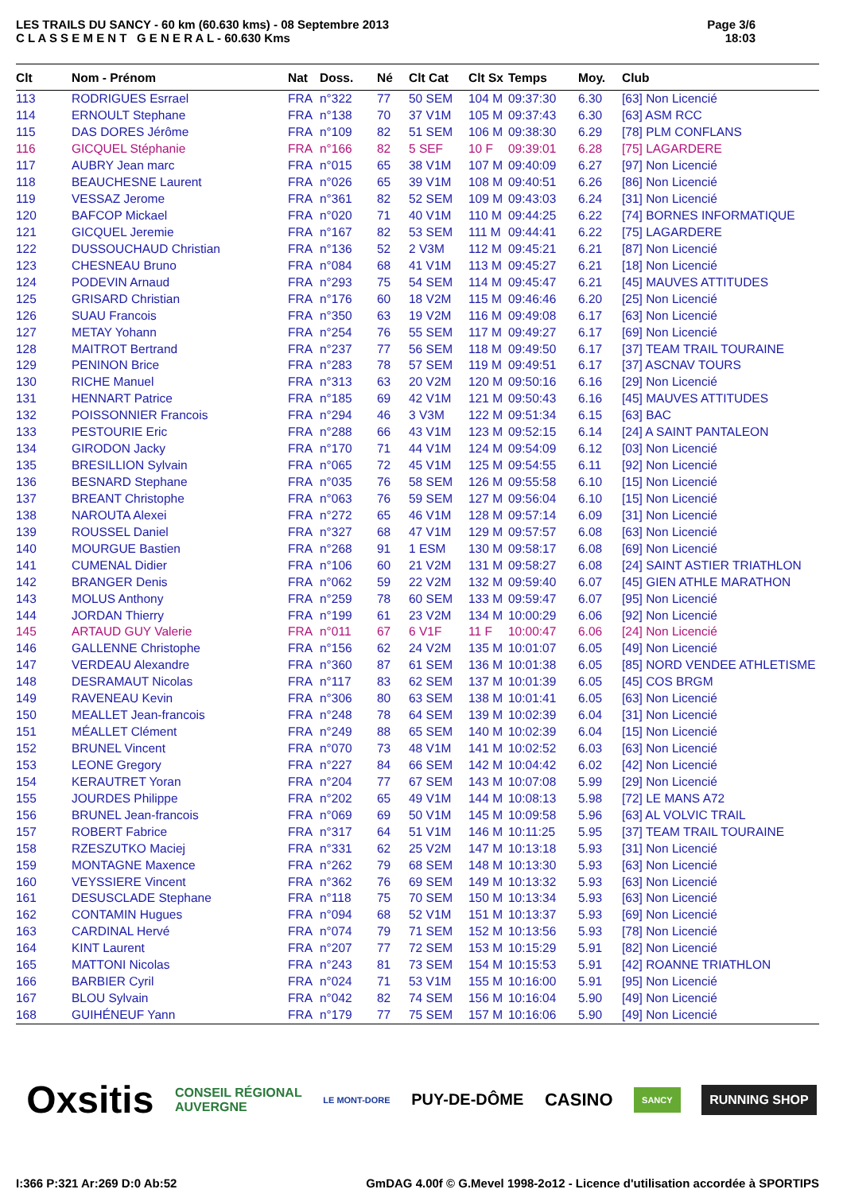LES TRAILS DU SANCY - 60 km (60.630 kms) - 08 Septembre 2013
C L A S S E M E N T G E N E R A L - 60.630 Kms
Page 3/6
18:03
| Clt | Nom - Prénom | Nat | Doss. | Né | Clt Cat | Clt Sx | Temps | Moy. | Club |
| --- | --- | --- | --- | --- | --- | --- | --- | --- | --- |
| 113 | RODRIGUES Esrrael | FRA | n°322 | 77 | 50 SEM | 104 M | 09:37:30 | 6.30 | [63] Non Licencié |
| 114 | ERNOULT Stephane | FRA | n°138 | 70 | 37 V1M | 105 M | 09:37:43 | 6.30 | [63] ASM RCC |
| 115 | DAS DORES Jérôme | FRA | n°109 | 82 | 51 SEM | 106 M | 09:38:30 | 6.29 | [78] PLM CONFLANS |
| 116 | GICQUEL Stéphanie | FRA | n°166 | 82 | 5 SEF | 10 F | 09:39:01 | 6.28 | [75] LAGARDERE |
| 117 | AUBRY Jean marc | FRA | n°015 | 65 | 38 V1M | 107 M | 09:40:09 | 6.27 | [97] Non Licencié |
| 118 | BEAUCHESNE Laurent | FRA | n°026 | 65 | 39 V1M | 108 M | 09:40:51 | 6.26 | [86] Non Licencié |
| 119 | VESSAZ Jerome | FRA | n°361 | 82 | 52 SEM | 109 M | 09:43:03 | 6.24 | [31] Non Licencié |
| 120 | BAFCOP Mickael | FRA | n°020 | 71 | 40 V1M | 110 M | 09:44:25 | 6.22 | [74] BORNES INFORMATIQUE |
| 121 | GICQUEL Jeremie | FRA | n°167 | 82 | 53 SEM | 111 M | 09:44:41 | 6.22 | [75] LAGARDERE |
| 122 | DUSSOUCHAUD Christian | FRA | n°136 | 52 | 2 V3M | 112 M | 09:45:21 | 6.21 | [87] Non Licencié |
| 123 | CHESNEAU Bruno | FRA | n°084 | 68 | 41 V1M | 113 M | 09:45:27 | 6.21 | [18] Non Licencié |
| 124 | PODEVIN Arnaud | FRA | n°293 | 75 | 54 SEM | 114 M | 09:45:47 | 6.21 | [45] MAUVES ATTITUDES |
| 125 | GRISARD Christian | FRA | n°176 | 60 | 18 V2M | 115 M | 09:46:46 | 6.20 | [25] Non Licencié |
| 126 | SUAU Francois | FRA | n°350 | 63 | 19 V2M | 116 M | 09:49:08 | 6.17 | [63] Non Licencié |
| 127 | METAY Yohann | FRA | n°254 | 76 | 55 SEM | 117 M | 09:49:27 | 6.17 | [69] Non Licencié |
| 128 | MAITROT Bertrand | FRA | n°237 | 77 | 56 SEM | 118 M | 09:49:50 | 6.17 | [37] TEAM TRAIL TOURAINE |
| 129 | PENINON Brice | FRA | n°283 | 78 | 57 SEM | 119 M | 09:49:51 | 6.17 | [37] ASCNAV TOURS |
| 130 | RICHE Manuel | FRA | n°313 | 63 | 20 V2M | 120 M | 09:50:16 | 6.16 | [29] Non Licencié |
| 131 | HENNART Patrice | FRA | n°185 | 69 | 42 V1M | 121 M | 09:50:43 | 6.16 | [45] MAUVES ATTITUDES |
| 132 | POISSONNIER Francois | FRA | n°294 | 46 | 3 V3M | 122 M | 09:51:34 | 6.15 | [63] BAC |
| 133 | PESTOURIE Eric | FRA | n°288 | 66 | 43 V1M | 123 M | 09:52:15 | 6.14 | [24] A SAINT PANTALEON |
| 134 | GIRODON Jacky | FRA | n°170 | 71 | 44 V1M | 124 M | 09:54:09 | 6.12 | [03] Non Licencié |
| 135 | BRESILLION Sylvain | FRA | n°065 | 72 | 45 V1M | 125 M | 09:54:55 | 6.11 | [92] Non Licencié |
| 136 | BESNARD Stephane | FRA | n°035 | 76 | 58 SEM | 126 M | 09:55:58 | 6.10 | [15] Non Licencié |
| 137 | BREANT Christophe | FRA | n°063 | 76 | 59 SEM | 127 M | 09:56:04 | 6.10 | [15] Non Licencié |
| 138 | NAROUTA Alexei | FRA | n°272 | 65 | 46 V1M | 128 M | 09:57:14 | 6.09 | [31] Non Licencié |
| 139 | ROUSSEL Daniel | FRA | n°327 | 68 | 47 V1M | 129 M | 09:57:57 | 6.08 | [63] Non Licencié |
| 140 | MOURGUE Bastien | FRA | n°268 | 91 | 1 ESM | 130 M | 09:58:17 | 6.08 | [69] Non Licencié |
| 141 | CUMENAL Didier | FRA | n°106 | 60 | 21 V2M | 131 M | 09:58:27 | 6.08 | [24] SAINT ASTIER TRIATHLON |
| 142 | BRANGER Denis | FRA | n°062 | 59 | 22 V2M | 132 M | 09:59:40 | 6.07 | [45] GIEN ATHLE MARATHON |
| 143 | MOLUS Anthony | FRA | n°259 | 78 | 60 SEM | 133 M | 09:59:47 | 6.07 | [95] Non Licencié |
| 144 | JORDAN Thierry | FRA | n°199 | 61 | 23 V2M | 134 M | 10:00:29 | 6.06 | [92] Non Licencié |
| 145 | ARTAUD GUY Valerie | FRA | n°011 | 67 | 6 V1F | 11 F | 10:00:47 | 6.06 | [24] Non Licencié |
| 146 | GALLENNE Christophe | FRA | n°156 | 62 | 24 V2M | 135 M | 10:01:07 | 6.05 | [49] Non Licencié |
| 147 | VERDEAU Alexandre | FRA | n°360 | 87 | 61 SEM | 136 M | 10:01:38 | 6.05 | [85] NORD VENDEE ATHLETISME |
| 148 | DESRAMAUT Nicolas | FRA | n°117 | 83 | 62 SEM | 137 M | 10:01:39 | 6.05 | [45] COS BRGM |
| 149 | RAVENEAU Kevin | FRA | n°306 | 80 | 63 SEM | 138 M | 10:01:41 | 6.05 | [63] Non Licencié |
| 150 | MEALLET Jean-francois | FRA | n°248 | 78 | 64 SEM | 139 M | 10:02:39 | 6.04 | [31] Non Licencié |
| 151 | MÉALLET Clément | FRA | n°249 | 88 | 65 SEM | 140 M | 10:02:39 | 6.04 | [15] Non Licencié |
| 152 | BRUNEL Vincent | FRA | n°070 | 73 | 48 V1M | 141 M | 10:02:52 | 6.03 | [63] Non Licencié |
| 153 | LEONE Gregory | FRA | n°227 | 84 | 66 SEM | 142 M | 10:04:42 | 6.02 | [42] Non Licencié |
| 154 | KERAUTRET Yoran | FRA | n°204 | 77 | 67 SEM | 143 M | 10:07:08 | 5.99 | [29] Non Licencié |
| 155 | JOURDES Philippe | FRA | n°202 | 65 | 49 V1M | 144 M | 10:08:13 | 5.98 | [72] LE MANS A72 |
| 156 | BRUNEL Jean-francois | FRA | n°069 | 69 | 50 V1M | 145 M | 10:09:58 | 5.96 | [63] AL VOLVIC TRAIL |
| 157 | ROBERT Fabrice | FRA | n°317 | 64 | 51 V1M | 146 M | 10:11:25 | 5.95 | [37] TEAM TRAIL TOURAINE |
| 158 | RZESZUTKO Maciej | FRA | n°331 | 62 | 25 V2M | 147 M | 10:13:18 | 5.93 | [31] Non Licencié |
| 159 | MONTAGNE Maxence | FRA | n°262 | 79 | 68 SEM | 148 M | 10:13:30 | 5.93 | [63] Non Licencié |
| 160 | VEYSSIERE Vincent | FRA | n°362 | 76 | 69 SEM | 149 M | 10:13:32 | 5.93 | [63] Non Licencié |
| 161 | DESUSCLADE Stephane | FRA | n°118 | 75 | 70 SEM | 150 M | 10:13:34 | 5.93 | [63] Non Licencié |
| 162 | CONTAMIN Hugues | FRA | n°094 | 68 | 52 V1M | 151 M | 10:13:37 | 5.93 | [69] Non Licencié |
| 163 | CARDINAL Hervé | FRA | n°074 | 79 | 71 SEM | 152 M | 10:13:56 | 5.93 | [78] Non Licencié |
| 164 | KINT Laurent | FRA | n°207 | 77 | 72 SEM | 153 M | 10:15:29 | 5.91 | [82] Non Licencié |
| 165 | MATTONI Nicolas | FRA | n°243 | 81 | 73 SEM | 154 M | 10:15:53 | 5.91 | [42] ROANNE TRIATHLON |
| 166 | BARBIER Cyril | FRA | n°024 | 71 | 53 V1M | 155 M | 10:16:00 | 5.91 | [95] Non Licencié |
| 167 | BLOU Sylvain | FRA | n°042 | 82 | 74 SEM | 156 M | 10:16:04 | 5.90 | [49] Non Licencié |
| 168 | GUIHÉNEUF Yann | FRA | n°179 | 77 | 75 SEM | 157 M | 10:16:06 | 5.90 | [49] Non Licencié |
Oxsitis
CONSEIL RÉGIONAL
AUVERGNE
LE MONT-DORE
PUY-DE-DÔME CASINO
SANCY
RUNNING SHOP
I:366 P:321 Ar:269 D:0 Ab:52 GmDAG 4.00f © G.Mevel 1998-2o12 - Licence d'utilisation accordée à SPORTIPS